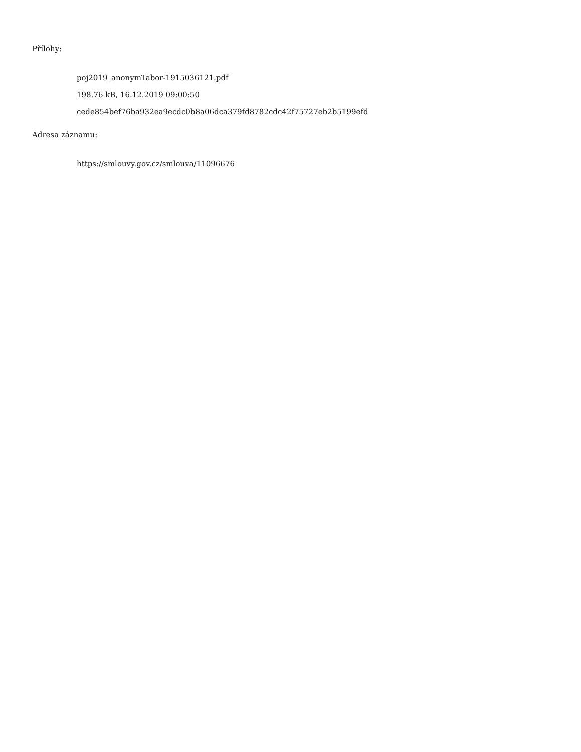Přílohy:
poj2019_anonymTabor-1915036121.pdf
198.76 kB, 16.12.2019 09:00:50
cede854bef76ba932ea9ecdc0b8a06dca379fd8782cdc42f75727eb2b5199efd
Adresa záznamu:
https://smlouvy.gov.cz/smlouva/11096676